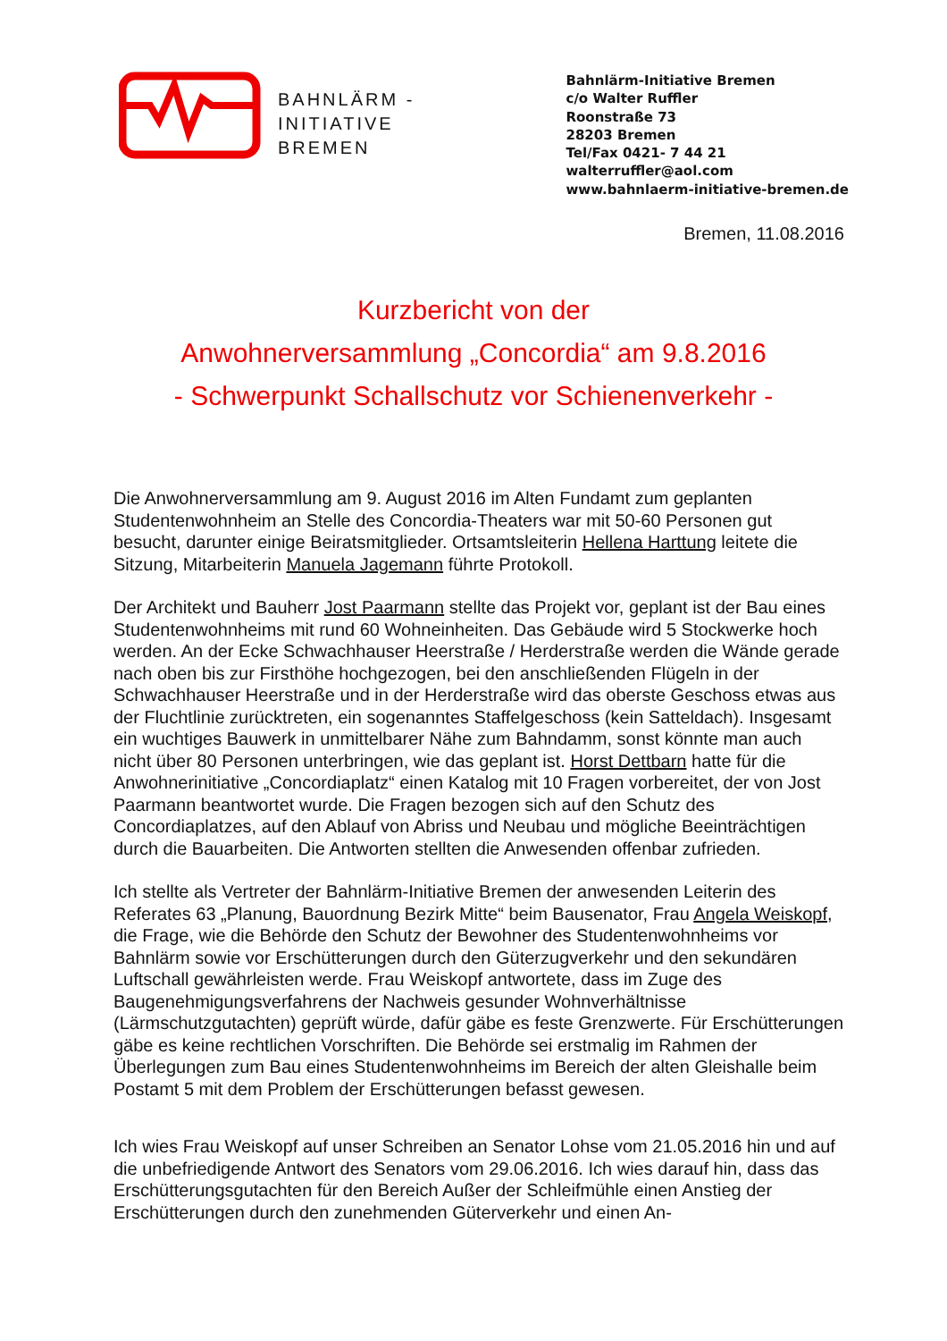BAHNLÄRM -
INITIATIVE
BREMEN
Bahnlärm-Initiative Bremen
c/o Walter Ruffler
Roonstraße 73
28203 Bremen
Tel/Fax 0421- 7 44 21
walterruffler@aol.com
www.bahnlaerm-initiative-bremen.de
Bremen, 11.08.2016
Kurzbericht von der
Anwohnerversammlung „Concordia“ am 9.8.2016
- Schwerpunkt Schallschutz vor Schienenverkehr -
Die Anwohnerversammlung am 9. August 2016 im Alten Fundamt zum geplanten Studentenwohnheim an Stelle des Concordia-Theaters war mit 50-60 Personen gut besucht, darunter einige Beiratsmitglieder. Ortsamtsleiterin Hellena Harttung leitete die Sitzung, Mitarbeiterin Manuela Jagemann führte Protokoll.
Der Architekt und Bauherr Jost Paarmann stellte das Projekt vor, geplant ist der Bau eines Studentenwohnheims mit rund 60 Wohneinheiten. Das Gebäude wird 5 Stockwerke hoch werden. An der Ecke Schwachhauser Heerstraße / Herderstraße werden die Wände gerade nach oben bis zur Firsthöhe hochgezogen, bei den anschließenden Flügeln in der Schwachhauser Heerstraße und in der Herderstraße wird das oberste Geschoss etwas aus der Fluchtlinie zurücktreten, ein sogenanntes Staffelgeschoss (kein Satteldach). Insgesamt ein wuchtiges Bauwerk in unmittelbarer Nähe zum Bahndamm, sonst könnte man auch nicht über 80 Personen unterbringen, wie das geplant ist. Horst Dettbarn hatte für die Anwohnerinitiative „Concordiaplatz“ einen Katalog mit 10 Fragen vorbereitet, der von Jost Paarmann beantwortet wurde. Die Fragen bezogen sich auf den Schutz des Concordiaplatzes, auf den Ablauf von Abriss und Neubau und mögliche Beeinträchtigen durch die Bauarbeiten. Die Antworten stellten die Anwesenden offenbar zufrieden.
Ich stellte als Vertreter der Bahnlärm-Initiative Bremen der anwesenden Leiterin des Referates 63 „Planung, Bauordnung Bezirk Mitte“ beim Bausenator, Frau Angela Weiskopf, die Frage, wie die Behörde den Schutz der Bewohner des Studentenwohnheims vor Bahnlärm sowie vor Erschütterungen durch den Güterzugverkehr und den sekundären Luftschall gewährleisten werde. Frau Weiskopf antwortete, dass im Zuge des Baugenehmigungsverfahrens der Nachweis gesunder Wohnverhältnisse (Lärmschutzgutachten) geprüft würde, dafür gäbe es feste Grenzwerte. Für Erschütterungen gäbe es keine rechtlichen Vorschriften. Die Behörde sei erstmalig im Rahmen der Überlegungen zum Bau eines Studentenwohnheims im Bereich der alten Gleishalle beim Postamt 5 mit dem Problem der Erschütterungen befasst gewesen.
Ich wies Frau Weiskopf auf unser Schreiben an Senator Lohse vom 21.05.2016 hin und auf die unbefriedigende Antwort des Senators vom 29.06.2016. Ich wies darauf hin, dass das Erschütterungsgutachten für den Bereich Außer der Schleifmühle einen Anstieg der Erschütterungen durch den zunehmenden Güterverkehr und einen An-